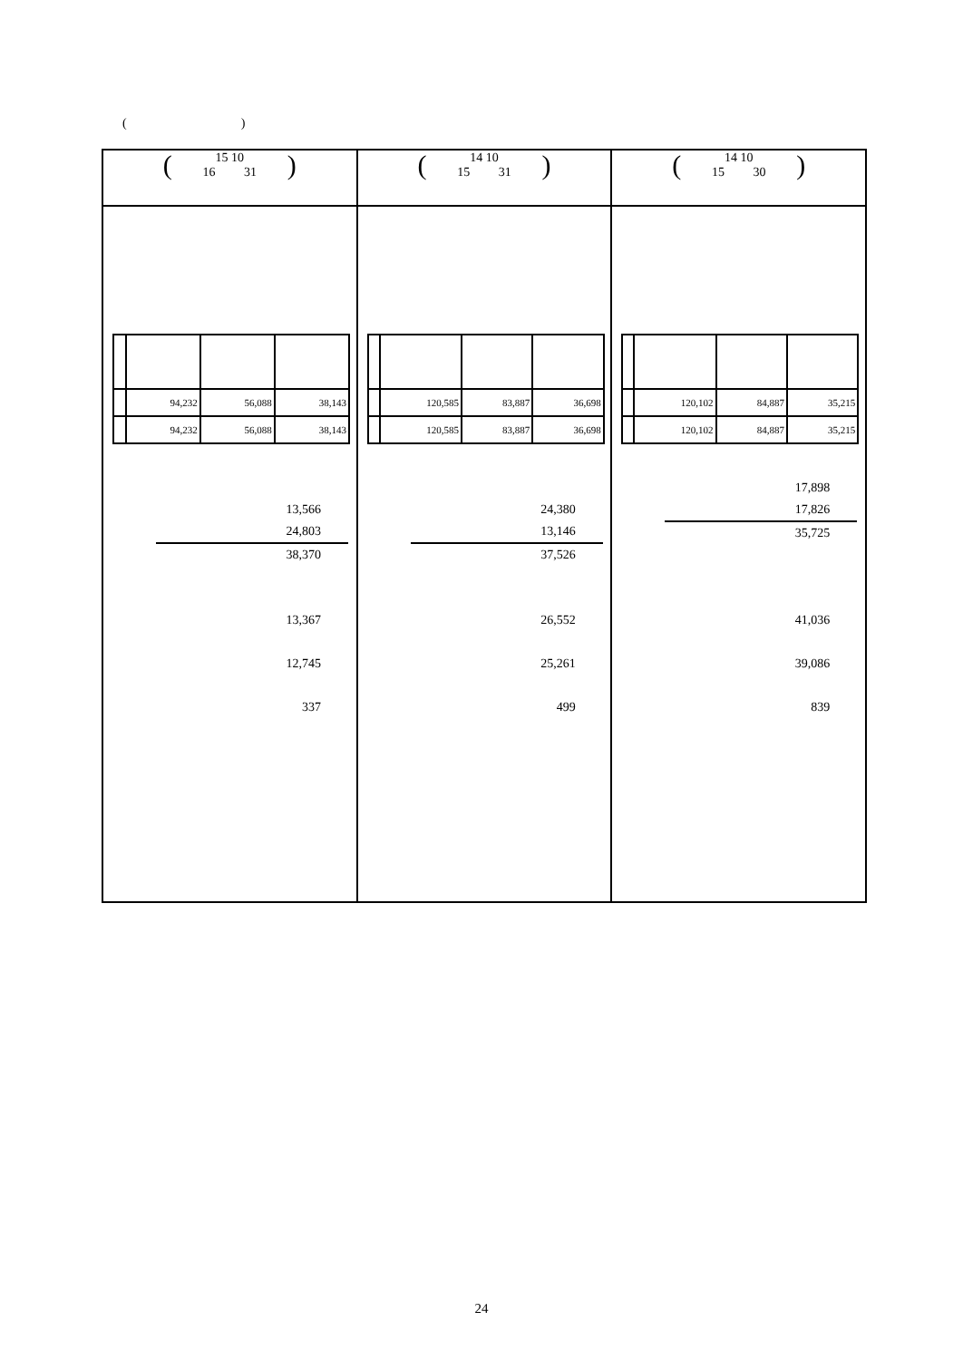(　　　　　　　　　)
| ( 15 10 16 31 ) | ( 14 10 15 31 ) | ( 14 10 15 30 ) |
| / / 94,232 / 56,088 / 38,143 / / / 94,232 / 56,088 / 38,143 / 13,566 24,803 38,370 13,367 12,745 337 | / / 120,585 / 83,887 / 36,698 / / / 120,585 / 83,887 / 36,698 / 24,380 13,146 37,526 26,552 25,261 499 | / / 120,102 / 84,887 / 35,215 / / / 120,102 / 84,887 / 35,215 / 17,898 17,826 35,725 41,036 39,086 839 |
24